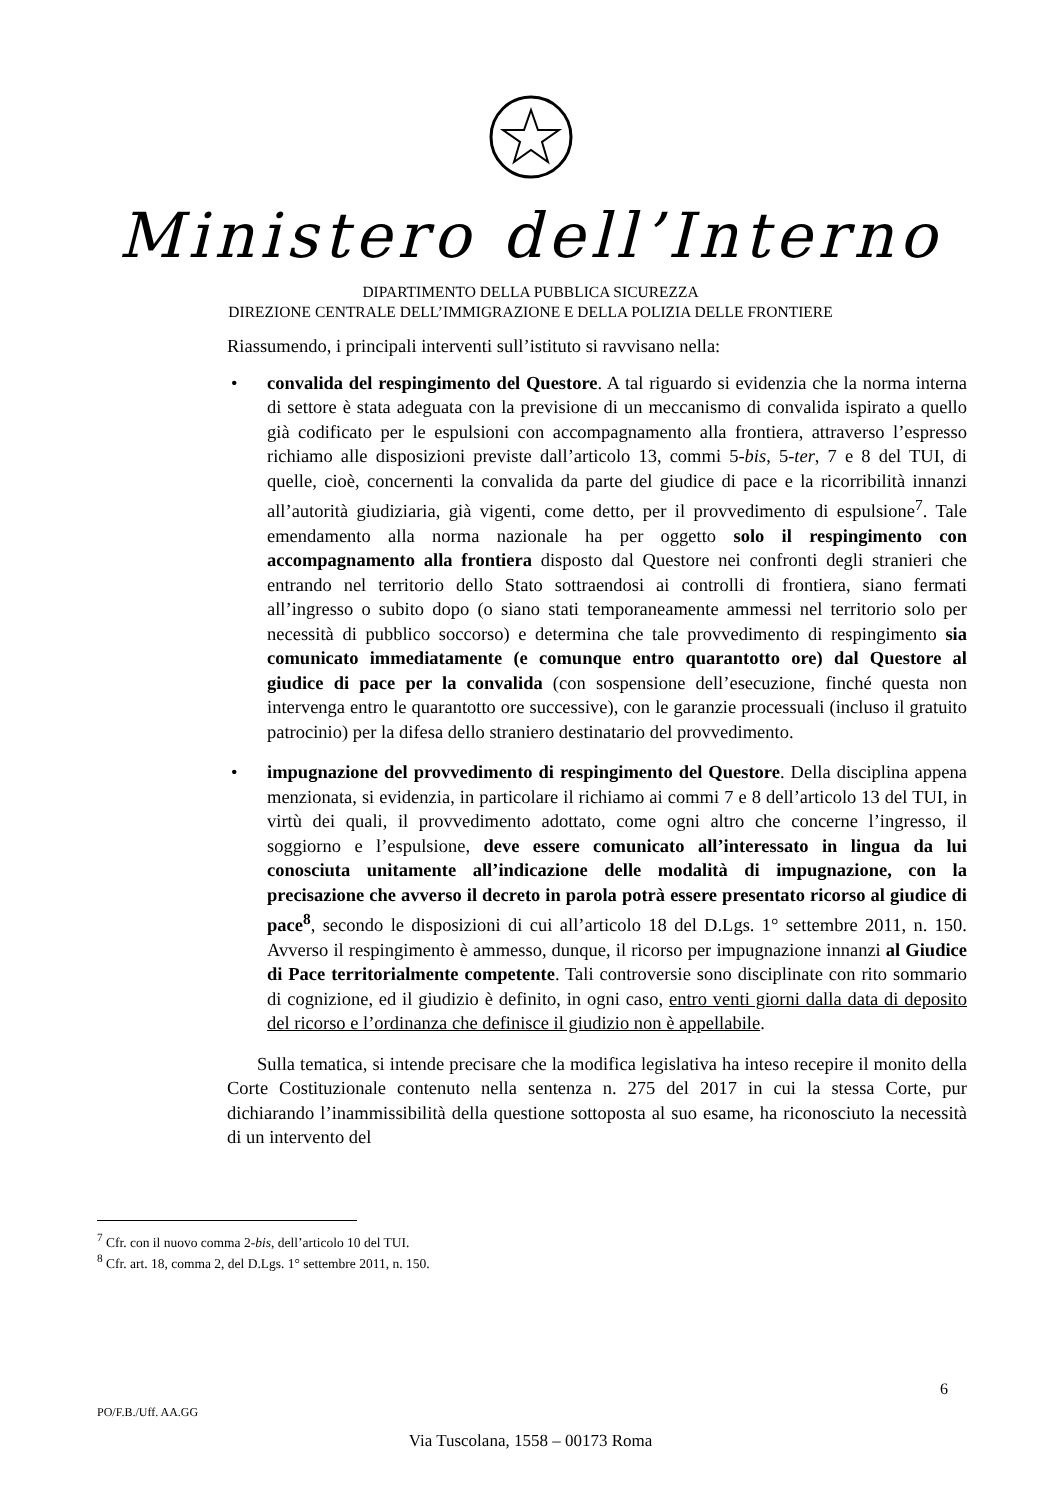Ministero dell’Interno
DIPARTIMENTO DELLA PUBBLICA SICUREZZA
DIREZIONE CENTRALE DELL’IMMIGRAZIONE E DELLA POLIZIA DELLE FRONTIERE
Riassumendo, i principali interventi sull’istituto si ravvisano nella:
• convalida del respingimento del Questore. A tal riguardo si evidenzia che la norma interna di settore è stata adeguata con la previsione di un meccanismo di convalida ispirato a quello già codificato per le espulsioni con accompagnamento alla frontiera, attraverso l’espresso richiamo alle disposizioni previste dall’articolo 13, commi 5-bis, 5-ter, 7 e 8 del TUI, di quelle, cioè, concernenti la convalida da parte del giudice di pace e la ricorribilità innanzi all’autorità giudiziaria, già vigenti, come detto, per il provvedimento di espulsione<sup>7</sup>. Tale emendamento alla norma nazionale ha per oggetto solo il respingimento con accompagnamento alla frontiera disposto dal Questore nei confronti degli stranieri che entrando nel territorio dello Stato sottraendosi ai controlli di frontiera, siano fermati all’ingresso o subito dopo (o siano stati temporaneamente ammessi nel territorio solo per necessità di pubblico soccorso) e determina che tale provvedimento di respingimento sia comunicato immediatamente (e comunque entro quarantotto ore) dal Questore al giudice di pace per la convalida (con sospensione dell’esecuzione, finché questa non intervenga entro le quarantotto ore successive), con le garanzie processuali (incluso il gratuito patrocinio) per la difesa dello straniero destinatario del provvedimento.
• impugnazione del provvedimento di respingimento del Questore. Della disciplina appena menzionata, si evidenzia, in particolare il richiamo ai commi 7 e 8 dell’articolo 13 del TUI, in virtù dei quali, il provvedimento adottato, come ogni altro che concerne l’ingresso, il soggiorno e l’espulsione, deve essere comunicato all’interessato in lingua da lui conosciuta unitamente all’indicazione delle modalità di impugnazione, con la precisazione che avverso il decreto in parola potrà essere presentato ricorso al giudice di pace<sup>8</sup>, secondo le disposizioni di cui all’articolo 18 del D.Lgs. 1° settembre 2011, n. 150. Avverso il respingimento è ammesso, dunque, il ricorso per impugnazione innanzi al Giudice di Pace territorialmente competente. Tali controversie sono disciplinate con rito sommario di cognizione, ed il giudizio è definito, in ogni caso, entro venti giorni dalla data di deposito del ricorso e l’ordinanza che definisce il giudizio non è appellabile.
Sulla tematica, si intende precisare che la modifica legislativa ha inteso recepire il monito della Corte Costituzionale contenuto nella sentenza n. 275 del 2017 in cui la stessa Corte, pur dichiarando l’inammissibilità della questione sottoposta al suo esame, ha riconosciuto la necessità di un intervento del
<sup>7</sup> Cfr. con il nuovo comma 2-bis, dell’articolo 10 del TUI.
<sup>8</sup> Cfr. art. 18, comma 2, del D.Lgs. 1° settembre 2011, n. 150.
6
PO/F.B./Uff. AA.GG
Via Tuscolana, 1558 – 00173 Roma